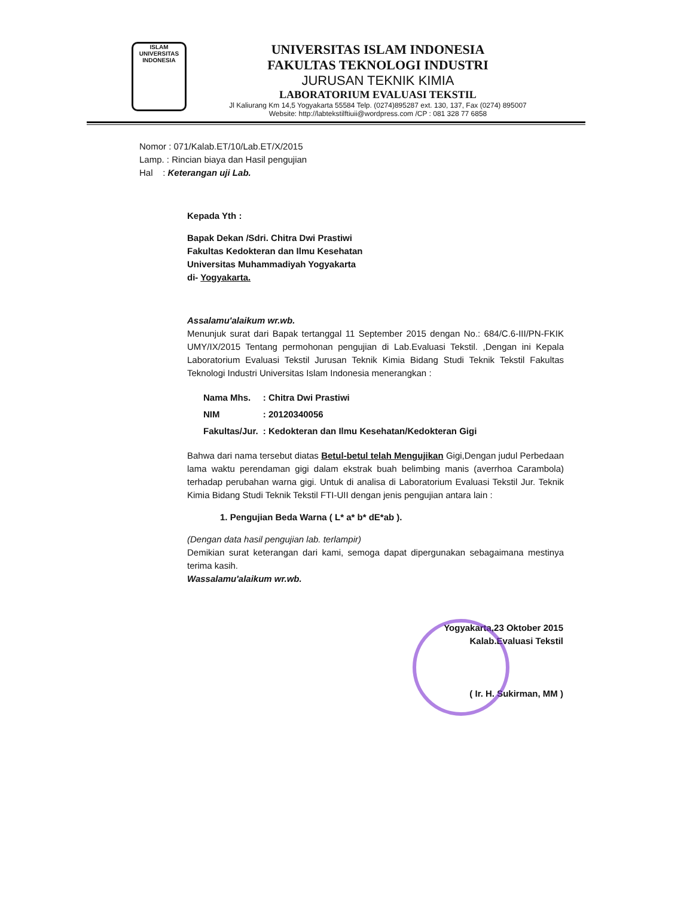ISLAM
UNIVERSITAS INDONESIA
UNIVERSITAS ISLAM INDONESIA
FAKULTAS TEKNOLOGI INDUSTRI
JURUSAN TEKNIK KIMIA
LABORATORIUM EVALUASI TEKSTIL
Jl Kaliurang Km 14,5 Yogyakarta 55584 Telp. (0274)895287 ext. 130, 137, Fax (0274) 895007
Website: http://labtekstilftiuii@wordpress.com /CP : 081 328 77 6858
Nomor : 071/Kalab.ET/10/Lab.ET/X/2015
Lamp. : Rincian biaya dan Hasil pengujian
Hal : Keterangan uji Lab.
Kepada Yth :
Bapak Dekan /Sdri. Chitra Dwi Prastiwi
Fakultas Kedokteran dan Ilmu Kesehatan
Universitas Muhammadiyah Yogyakarta
di- Yogyakarta.
Assalamu'alaikum wr.wb.
Menunjuk surat dari Bapak tertanggal 11 September 2015 dengan No.: 684/C.6-III/PN-FKIK UMY/IX/2015 Tentang permohonan pengujian di Lab.Evaluasi Tekstil. ,Dengan ini Kepala Laboratorium Evaluasi Tekstil Jurusan Teknik Kimia Bidang Studi Teknik Tekstil Fakultas Teknologi Industri Universitas Islam Indonesia menerangkan :
| Nama Mhs. | : Chitra Dwi Prastiwi |
| NIM | : 20120340056 |
| Fakultas/Jur. | : Kedokteran dan Ilmu Kesehatan/Kedokteran Gigi |
Bahwa dari nama tersebut diatas Betul-betul telah Mengujikan Gigi,Dengan judul Perbedaan lama waktu perendaman gigi dalam ekstrak buah belimbing manis (averrhoa Carambola) terhadap perubahan warna gigi. Untuk di analisa di Laboratorium Evaluasi Tekstil Jur. Teknik Kimia Bidang Studi Teknik Tekstil FTI-UII dengan jenis pengujian antara lain :
1. Pengujian Beda Warna ( L* a* b* dE*ab ).
(Dengan data hasil pengujian lab. terlampir)
Demikian surat keterangan dari kami, semoga dapat dipergunakan sebagaimana mestinya terima kasih.
Wassalamu'alaikum wr.wb.
Yogyakarta,23 Oktober 2015
Kalab.Evaluasi Tekstil
( Ir. H. Sukirman, MM )